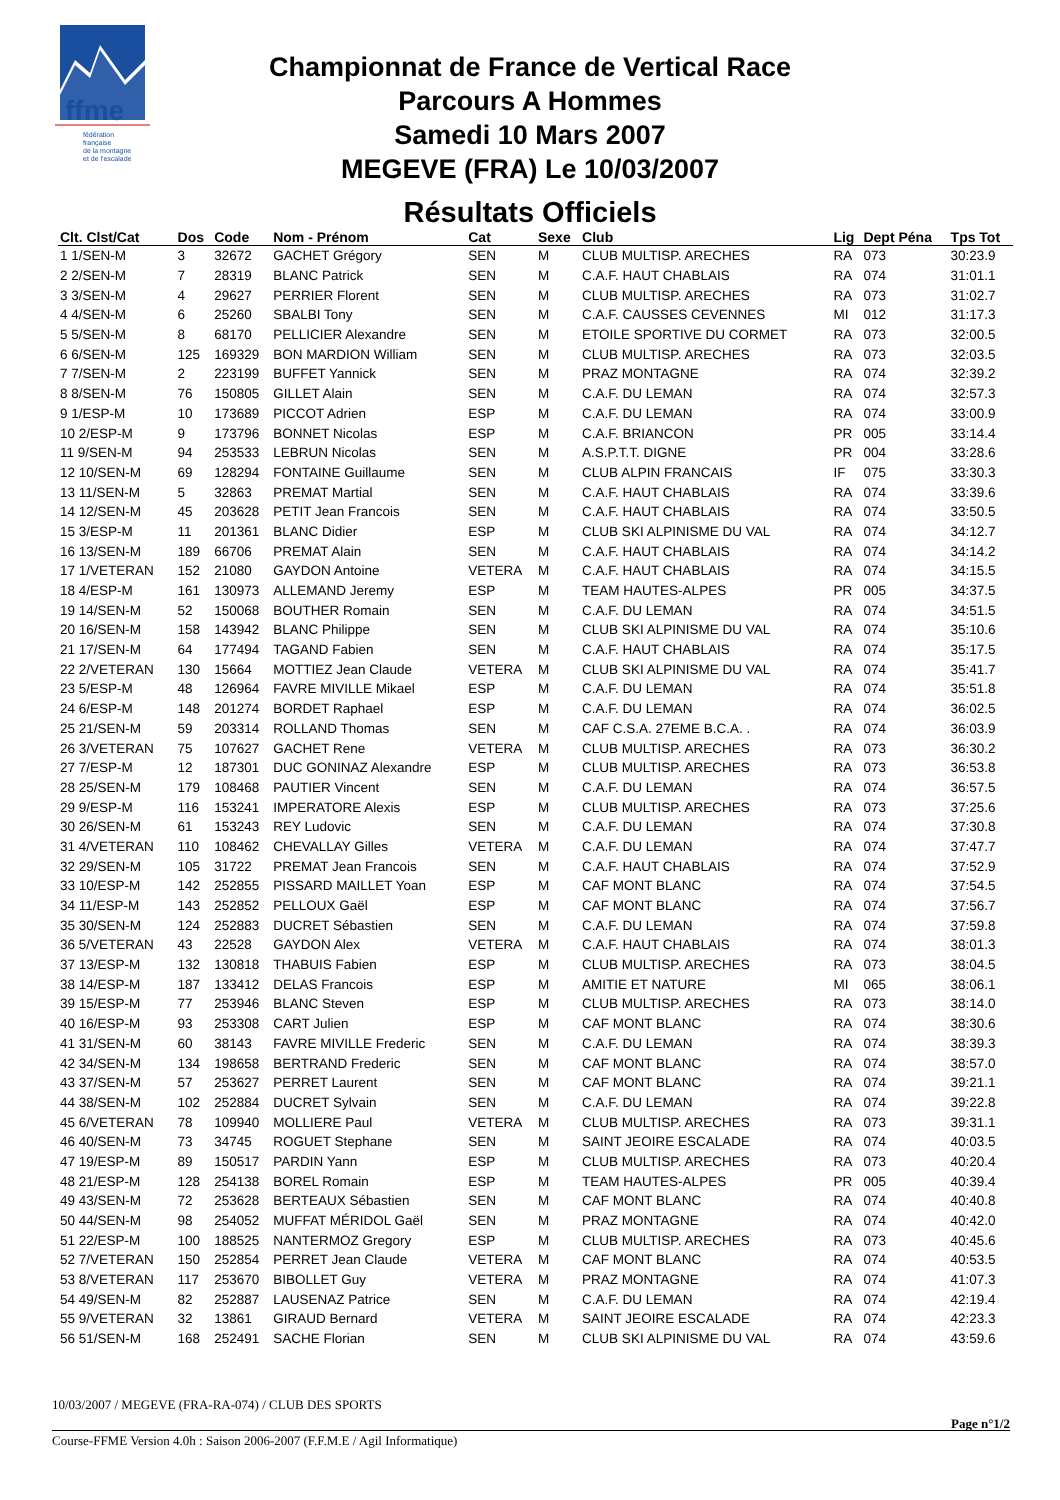ffme
fédération
française
de la montagne
et de l'escalade
Championnat de France de Vertical Race
Parcours A Hommes
Samedi 10 Mars 2007
MEGEVE (FRA) Le 10/03/2007
Résultats Officiels
| Clt. Clst/Cat | Dos | Code | Nom - Prénom | Cat | Sexe | Club | Lig | Dept Péna | Tps Tot |
| --- | --- | --- | --- | --- | --- | --- | --- | --- | --- |
| 1 1/SEN-M | 3 | 32672 | GACHET Grégory | SEN | M | CLUB MULTISP. ARECHES | RA | 073 | 30:23.9 |
| 2 2/SEN-M | 7 | 28319 | BLANC Patrick | SEN | M | C.A.F. HAUT CHABLAIS | RA | 074 | 31:01.1 |
| 3 3/SEN-M | 4 | 29627 | PERRIER Florent | SEN | M | CLUB MULTISP. ARECHES | RA | 073 | 31:02.7 |
| 4 4/SEN-M | 6 | 25260 | SBALBI Tony | SEN | M | C.A.F. CAUSSES CEVENNES | MI | 012 | 31:17.3 |
| 5 5/SEN-M | 8 | 68170 | PELLICIER Alexandre | SEN | M | ETOILE SPORTIVE DU CORMET | RA | 073 | 32:00.5 |
| 6 6/SEN-M | 125 | 169329 | BON MARDION William | SEN | M | CLUB MULTISP. ARECHES | RA | 073 | 32:03.5 |
| 7 7/SEN-M | 2 | 223199 | BUFFET Yannick | SEN | M | PRAZ MONTAGNE | RA | 074 | 32:39.2 |
| 8 8/SEN-M | 76 | 150805 | GILLET Alain | SEN | M | C.A.F. DU LEMAN | RA | 074 | 32:57.3 |
| 9 1/ESP-M | 10 | 173689 | PICCOT Adrien | ESP | M | C.A.F. DU LEMAN | RA | 074 | 33:00.9 |
| 10 2/ESP-M | 9 | 173796 | BONNET Nicolas | ESP | M | C.A.F. BRIANCON | PR | 005 | 33:14.4 |
| 11 9/SEN-M | 94 | 253533 | LEBRUN Nicolas | SEN | M | A.S.P.T.T. DIGNE | PR | 004 | 33:28.6 |
| 12 10/SEN-M | 69 | 128294 | FONTAINE Guillaume | SEN | M | CLUB ALPIN FRANCAIS | IF | 075 | 33:30.3 |
| 13 11/SEN-M | 5 | 32863 | PREMAT Martial | SEN | M | C.A.F. HAUT CHABLAIS | RA | 074 | 33:39.6 |
| 14 12/SEN-M | 45 | 203628 | PETIT Jean Francois | SEN | M | C.A.F. HAUT CHABLAIS | RA | 074 | 33:50.5 |
| 15 3/ESP-M | 11 | 201361 | BLANC Didier | ESP | M | CLUB SKI ALPINISME DU VAL | RA | 074 | 34:12.7 |
| 16 13/SEN-M | 189 | 66706 | PREMAT Alain | SEN | M | C.A.F. HAUT CHABLAIS | RA | 074 | 34:14.2 |
| 17 1/VETERAN | 152 | 21080 | GAYDON Antoine | VETERA | M | C.A.F. HAUT CHABLAIS | RA | 074 | 34:15.5 |
| 18 4/ESP-M | 161 | 130973 | ALLEMAND Jeremy | ESP | M | TEAM HAUTES-ALPES | PR | 005 | 34:37.5 |
| 19 14/SEN-M | 52 | 150068 | BOUTHER Romain | SEN | M | C.A.F. DU LEMAN | RA | 074 | 34:51.5 |
| 20 16/SEN-M | 158 | 143942 | BLANC Philippe | SEN | M | CLUB SKI ALPINISME DU VAL | RA | 074 | 35:10.6 |
| 21 17/SEN-M | 64 | 177494 | TAGAND Fabien | SEN | M | C.A.F. HAUT CHABLAIS | RA | 074 | 35:17.5 |
| 22 2/VETERAN | 130 | 15664 | MOTTIEZ Jean Claude | VETERA | M | CLUB SKI ALPINISME DU VAL | RA | 074 | 35:41.7 |
| 23 5/ESP-M | 48 | 126964 | FAVRE MIVILLE Mikael | ESP | M | C.A.F. DU LEMAN | RA | 074 | 35:51.8 |
| 24 6/ESP-M | 148 | 201274 | BORDET Raphael | ESP | M | C.A.F. DU LEMAN | RA | 074 | 36:02.5 |
| 25 21/SEN-M | 59 | 203314 | ROLLAND Thomas | SEN | M | CAF C.S.A. 27EME B.C.A. . | RA | 074 | 36:03.9 |
| 26 3/VETERAN | 75 | 107627 | GACHET Rene | VETERA | M | CLUB MULTISP. ARECHES | RA | 073 | 36:30.2 |
| 27 7/ESP-M | 12 | 187301 | DUC GONINAZ Alexandre | ESP | M | CLUB MULTISP. ARECHES | RA | 073 | 36:53.8 |
| 28 25/SEN-M | 179 | 108468 | PAUTIER Vincent | SEN | M | C.A.F. DU LEMAN | RA | 074 | 36:57.5 |
| 29 9/ESP-M | 116 | 153241 | IMPERATORE Alexis | ESP | M | CLUB MULTISP. ARECHES | RA | 073 | 37:25.6 |
| 30 26/SEN-M | 61 | 153243 | REY Ludovic | SEN | M | C.A.F. DU LEMAN | RA | 074 | 37:30.8 |
| 31 4/VETERAN | 110 | 108462 | CHEVALLAY Gilles | VETERA | M | C.A.F. DU LEMAN | RA | 074 | 37:47.7 |
| 32 29/SEN-M | 105 | 31722 | PREMAT Jean Francois | SEN | M | C.A.F. HAUT CHABLAIS | RA | 074 | 37:52.9 |
| 33 10/ESP-M | 142 | 252855 | PISSARD MAILLET Yoan | ESP | M | CAF MONT BLANC | RA | 074 | 37:54.5 |
| 34 11/ESP-M | 143 | 252852 | PELLOUX Gaël | ESP | M | CAF MONT BLANC | RA | 074 | 37:56.7 |
| 35 30/SEN-M | 124 | 252883 | DUCRET Sébastien | SEN | M | C.A.F. DU LEMAN | RA | 074 | 37:59.8 |
| 36 5/VETERAN | 43 | 22528 | GAYDON Alex | VETERA | M | C.A.F. HAUT CHABLAIS | RA | 074 | 38:01.3 |
| 37 13/ESP-M | 132 | 130818 | THABUIS Fabien | ESP | M | CLUB MULTISP. ARECHES | RA | 073 | 38:04.5 |
| 38 14/ESP-M | 187 | 133412 | DELAS Francois | ESP | M | AMITIE ET NATURE | MI | 065 | 38:06.1 |
| 39 15/ESP-M | 77 | 253946 | BLANC Steven | ESP | M | CLUB MULTISP. ARECHES | RA | 073 | 38:14.0 |
| 40 16/ESP-M | 93 | 253308 | CART Julien | ESP | M | CAF MONT BLANC | RA | 074 | 38:30.6 |
| 41 31/SEN-M | 60 | 38143 | FAVRE MIVILLE Frederic | SEN | M | C.A.F. DU LEMAN | RA | 074 | 38:39.3 |
| 42 34/SEN-M | 134 | 198658 | BERTRAND Frederic | SEN | M | CAF MONT BLANC | RA | 074 | 38:57.0 |
| 43 37/SEN-M | 57 | 253627 | PERRET Laurent | SEN | M | CAF MONT BLANC | RA | 074 | 39:21.1 |
| 44 38/SEN-M | 102 | 252884 | DUCRET Sylvain | SEN | M | C.A.F. DU LEMAN | RA | 074 | 39:22.8 |
| 45 6/VETERAN | 78 | 109940 | MOLLIERE Paul | VETERA | M | CLUB MULTISP. ARECHES | RA | 073 | 39:31.1 |
| 46 40/SEN-M | 73 | 34745 | ROGUET Stephane | SEN | M | SAINT JEOIRE ESCALADE | RA | 074 | 40:03.5 |
| 47 19/ESP-M | 89 | 150517 | PARDIN Yann | ESP | M | CLUB MULTISP. ARECHES | RA | 073 | 40:20.4 |
| 48 21/ESP-M | 128 | 254138 | BOREL Romain | ESP | M | TEAM HAUTES-ALPES | PR | 005 | 40:39.4 |
| 49 43/SEN-M | 72 | 253628 | BERTEAUX Sébastien | SEN | M | CAF MONT BLANC | RA | 074 | 40:40.8 |
| 50 44/SEN-M | 98 | 254052 | MUFFAT MÉRIDOL Gaël | SEN | M | PRAZ MONTAGNE | RA | 074 | 40:42.0 |
| 51 22/ESP-M | 100 | 188525 | NANTERMOZ Gregory | ESP | M | CLUB MULTISP. ARECHES | RA | 073 | 40:45.6 |
| 52 7/VETERAN | 150 | 252854 | PERRET Jean Claude | VETERA | M | CAF MONT BLANC | RA | 074 | 40:53.5 |
| 53 8/VETERAN | 117 | 253670 | BIBOLLET Guy | VETERA | M | PRAZ MONTAGNE | RA | 074 | 41:07.3 |
| 54 49/SEN-M | 82 | 252887 | LAUSENAZ Patrice | SEN | M | C.A.F. DU LEMAN | RA | 074 | 42:19.4 |
| 55 9/VETERAN | 32 | 13861 | GIRAUD Bernard | VETERA | M | SAINT JEOIRE ESCALADE | RA | 074 | 42:23.3 |
| 56 51/SEN-M | 168 | 252491 | SACHE Florian | SEN | M | CLUB SKI ALPINISME DU VAL | RA | 074 | 43:59.6 |
10/03/2007 / MEGEVE (FRA-RA-074) / CLUB DES SPORTS
Page n°1/2
Course-FFME Version 4.0h : Saison 2006-2007 (F.F.M.E / Agil Informatique)